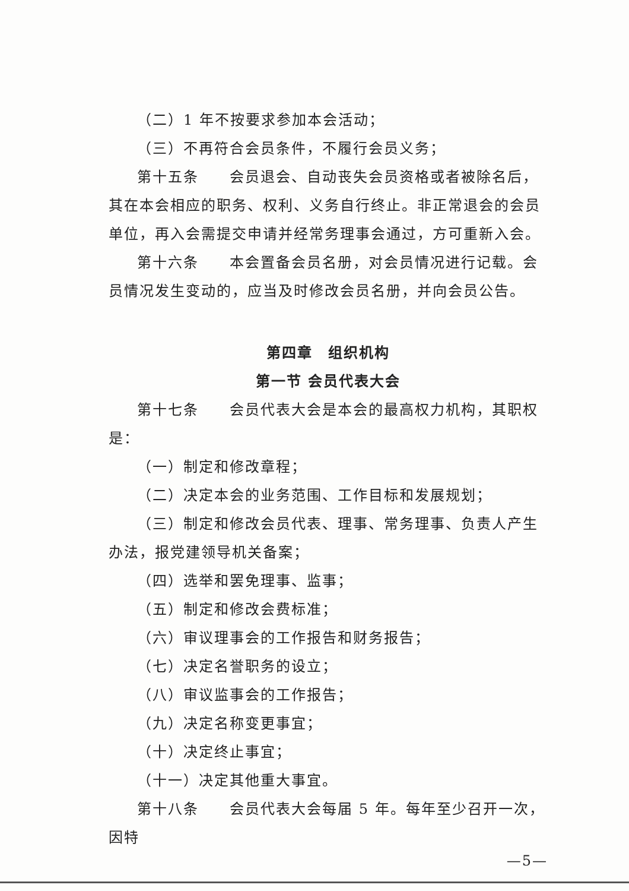（二）1 年不按要求参加本会活动；
（三）不再符合会员条件，不履行会员义务；
第十五条　　会员退会、自动丧失会员资格或者被除名后，其在本会相应的职务、权利、义务自行终止。非正常退会的会员单位，再入会需提交申请并经常务理事会通过，方可重新入会。
第十六条　　本会置备会员名册，对会员情况进行记载。会员情况发生变动的，应当及时修改会员名册，并向会员公告。
第四章　组织机构
第一节 会员代表大会
第十七条　　会员代表大会是本会的最高权力机构，其职权是：
（一）制定和修改章程；
（二）决定本会的业务范围、工作目标和发展规划；
（三）制定和修改会员代表、理事、常务理事、负责人产生办法，报党建领导机关备案；
（四）选举和罢免理事、监事；
（五）制定和修改会费标准；
（六）审议理事会的工作报告和财务报告；
（七）决定名誉职务的设立；
（八）审议监事会的工作报告；
（九）决定名称变更事宜；
（十）决定终止事宜；
（十一）决定其他重大事宜。
第十八条　　会员代表大会每届 5 年。每年至少召开一次，因特
—5—